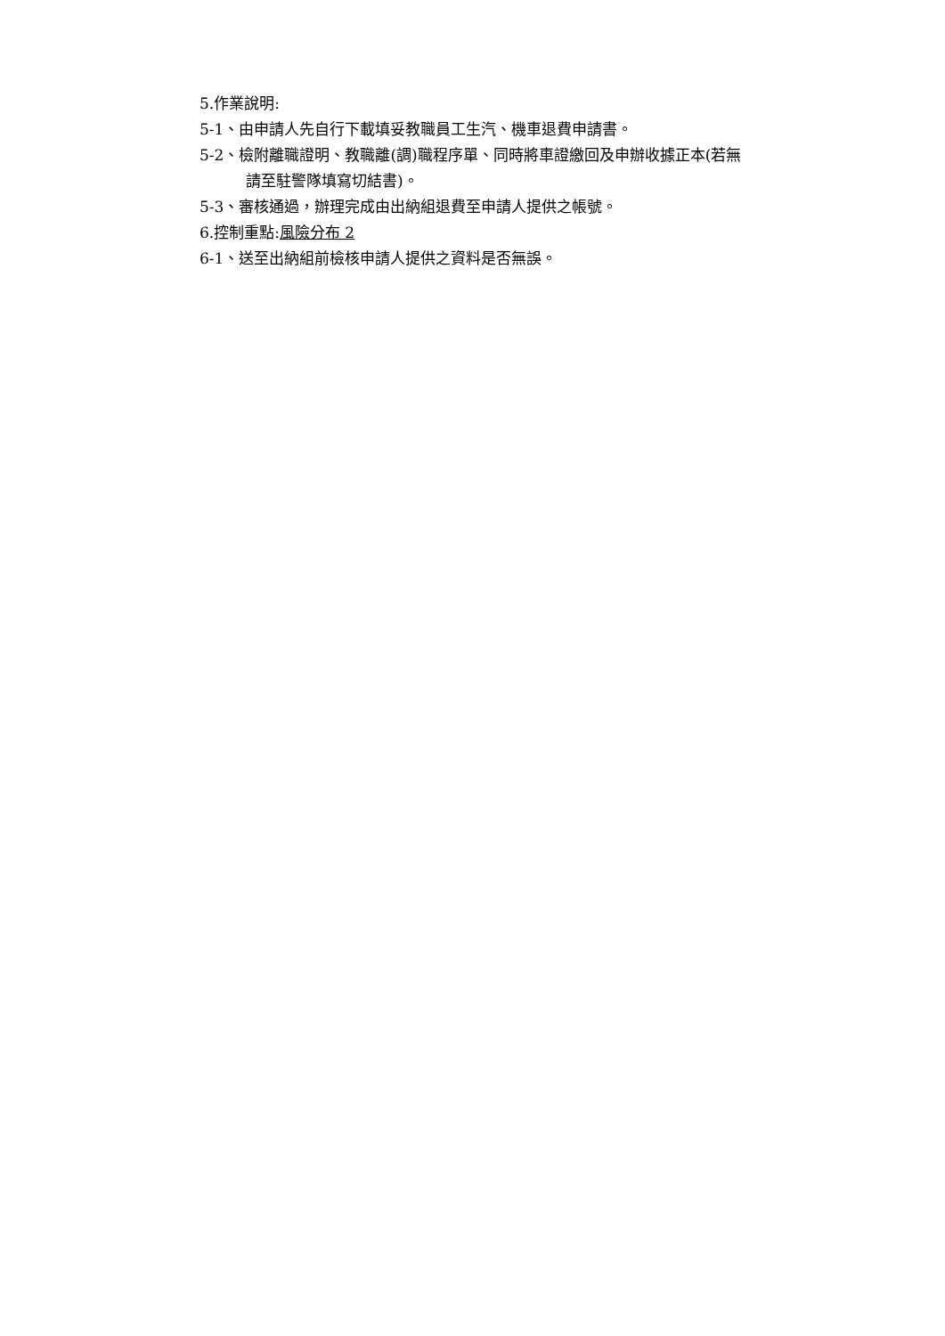5.作業說明:
5-1、由申請人先自行下載填妥教職員工生汽、機車退費申請書。
5-2、檢附離職證明、教職離(調)職程序單、同時將車證繳回及申辦收據正本(若無
請至駐警隊填寫切結書)。
5-3、審核通過，辦理完成由出納組退費至申請人提供之帳號。
6.控制重點:風險分布 2
6-1、送至出納組前檢核申請人提供之資料是否無誤。